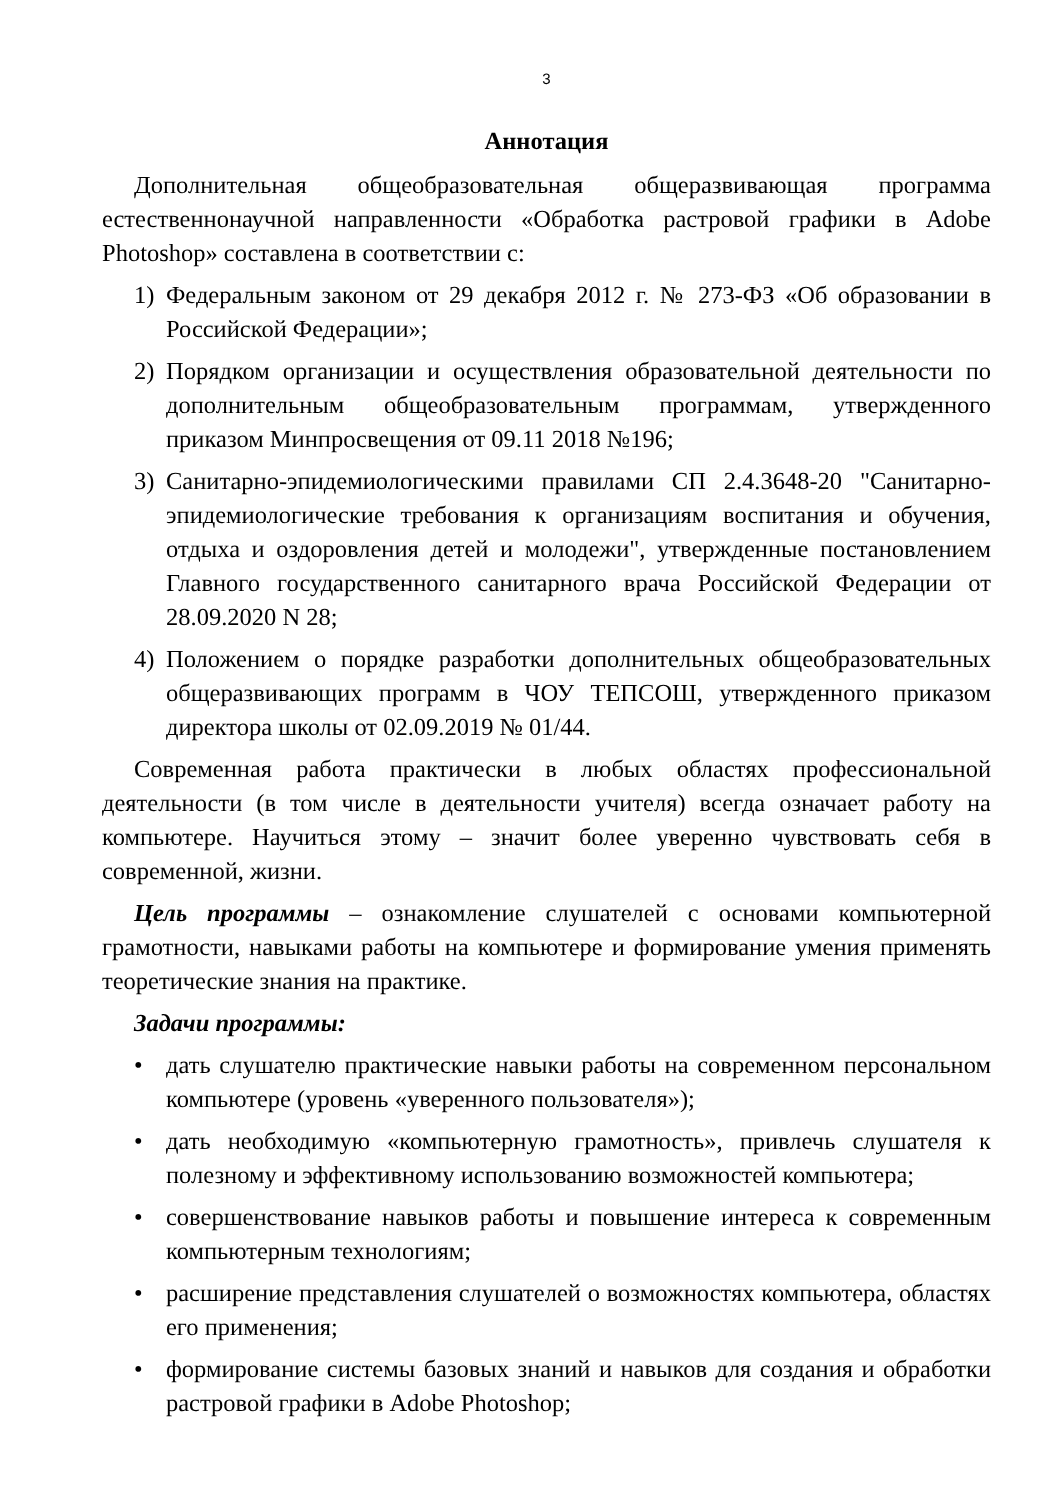3
Аннотация
Дополнительная общеобразовательная общеразвивающая программа естественнонаучной направленности «Обработка растровой графики в Adobe Photoshop» составлена в соответствии с:
1) Федеральным законом от 29 декабря 2012 г. № 273-ФЗ «Об образовании в Российской Федерации»;
2) Порядком организации и осуществления образовательной деятельности по дополнительным общеобразовательным программам, утвержденного приказом Минпросвещения от 09.11 2018 №196;
3) Санитарно-эпидемиологическими правилами СП 2.4.3648-20 "Санитарно-эпидемиологические требования к организациям воспитания и обучения, отдыха и оздоровления детей и молодежи", утвержденные постановлением Главного государственного санитарного врача Российской Федерации от 28.09.2020 N 28;
4) Положением о порядке разработки дополнительных общеобразовательных общеразвивающих программ в ЧОУ ТЕПСОШ, утвержденного приказом директора школы от 02.09.2019 № 01/44.
Современная работа практически в любых областях профессиональной деятельности (в том числе в деятельности учителя) всегда означает работу на компьютере. Научиться этому – значит более уверенно чувствовать себя в современной, жизни.
Цель программы – ознакомление слушателей с основами компьютерной грамотности, навыками работы на компьютере и формирование умения применять теоретические знания на практике.
Задачи программы:
• дать слушателю практические навыки работы на современном персональном компьютере (уровень «уверенного пользователя»);
• дать необходимую «компьютерную грамотность», привлечь слушателя к полезному и эффективному использованию возможностей компьютера;
• совершенствование навыков работы и повышение интереса к современным компьютерным технологиям;
• расширение представления слушателей о возможностях компьютера, областях его применения;
• формирование системы базовых знаний и навыков для создания и обработки растровой графики в Adobe Photoshop;